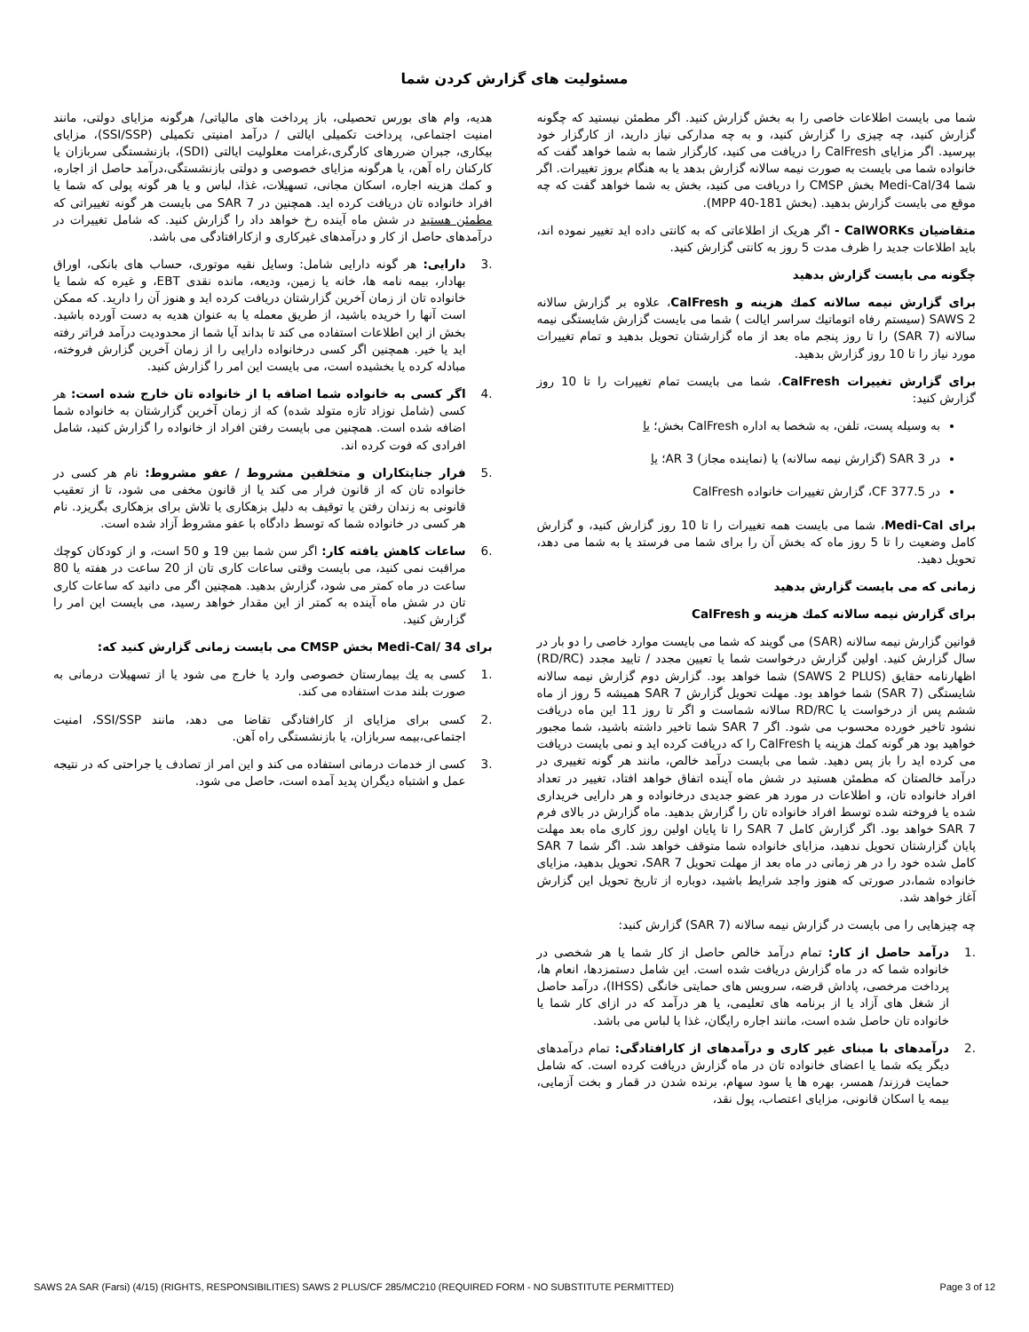مسئولیت های گزارش کردن شما
شما می بایست اطلاعات خاصی را به بخش گزارش کنید. اگر مطمئن نیستید که چگونه گزارش کنید، چه چیزی را گزارش کنید، و به چه مدارکی نیاز دارید، از کارگزار خود بپرسید. اگر مزایای CalFresh را دریافت می کنید، کارگزار شما به شما خواهد گفت که خانواده شما می بایست به صورت نیمه سالانه گزارش بدهد یا به هنگام بروز تغییرات. اگر شما Medi-Cal/34 بخش CMSP را دریافت می کنید، بخش به شما خواهد گفت که چه موقع می بایست گزارش بدهید. (بخش MPP 40-181).
متقاضیان CalWORKs - اگر هریک از اطلاعاتی که به کانتی داده اید تغییر نموده اند، باید اطلاعات جدید را ظرف مدت 5 روز به کانتی گزارش کنید.
چگونه می بایست گزارش بدهید
برای گزارش نیمه سالانه کمك هزینه و CalFresh، علاوه بر گزارش سالانه SAWS 2 (سیستم رفاه اتوماتیك سراسر ایالت ) شما می بایست گزارش شایستگی نیمه سالانه (SAR 7) را تا روز پنجم ماه بعد از ماه گزارشتان تحویل بدهید و تمام تغییرات مورد نیاز را تا 10 روز گزارش بدهید.
برای گزارش تغییرات CalFresh، شما می بایست تمام تغییرات را تا 10 روز گزارش کنید:
به وسیله پست، تلفن، به شخصا به اداره CalFresh بخش؛ یا
در SAR 3 (گزارش نیمه سالانه) یا (نماینده مجاز) AR 3؛ یا
در CF 377.5، گزارش تغییرات خانواده CalFresh
برای Medi-Cal، شما می بایست همه تغییرات را تا 10 روز گزارش کنید، و گزارش کامل وضعیت را تا 5 روز ماه که بخش آن را برای شما می فرستد یا به شما می دهد، تحویل دهید.
زمانی که می بایست گزارش بدهید
برای گزارش نیمه سالانه کمك هزینه و CalFresh
قوانین گزارش نیمه سالانه (SAR) می گویند که شما می بایست موارد خاصی را دو بار در سال گزارش کنید. اولین گزارش درخواست شما یا تعیین مجدد / تایید مجدد (RD/RC) اظهارنامه حقایق (SAWS 2 PLUS) شما خواهد بود. گزارش دوم گزارش نیمه سالانه شایستگی (SAR 7) شما خواهد بود. مهلت تحویل گزارش SAR 7 همیشه 5 روز از ماه ششم پس از درخواست یا RD/RC سالانه شماست و اگر تا روز 11 این ماه دریافت نشود تاخیر خورده محسوب می شود. اگر SAR 7 شما تاخیر داشته باشید، شما مجبور خواهید بود هر گونه کمك هزینه یا CalFresh را كه دریافت کرده اید و نمی بایست دریافت می کرده اید را باز پس دهید. شما می بایست درآمد خالص، مانند هر گونه تغییری در درآمد خالصتان که مطمئن هستید در شش ماه آینده اتفاق خواهد افتاد، تغییر در تعداد افراد خانواده تان، و اطلاعات در مورد هر عضو جدیدی درخانواده و هر دارایی خریداری شده یا فروخته شده توسط افراد خانواده تان را گزارش بدهید. ماه گزارش در بالای فرم SAR 7 خواهد بود. اگر گزارش کامل SAR 7 را تا پایان اولین روز کاری ماه بعد مهلت پایان گزارشتان تحویل ندهید، مزایای خانواده شما متوقف خواهد شد. اگر شما SAR 7 کامل شده خود را در هر زمانی در ماه بعد از مهلت تحویل SAR 7، تحویل بدهید، مزایای خانواده شما،در صورتی که هنوز واجد شرایط باشید، دوباره از تاریخ تحویل این گزارش آغاز خواهد شد.
چه چیزهایی را می بایست در گزارش نیمه سالانه (SAR 7) گزارش کنید:
.1 درآمد حاصل از کار: تمام درآمد خالص حاصل از کار شما یا هر شخصی در خانواده شما که در ماه گزارش دریافت شده است. این شامل دستمزدها، انعام ها، پرداخت مرخصی، پاداش قرضه، سرویس های حمایتی خانگی (IHSS)، درآمد حاصل از شغل های آزاد یا از برنامه های تعلیمی، یا هر درآمد که در ازای کار شما یا خانواده تان حاصل شده است، مانند اجاره رایگان، غذا یا لباس می باشد.
.2 درآمدهای با مبنای غیر کاری و درآمدهای از کارافتادگی: تمام درآمدهای دیگر یکه شما یا اعضای خانواده تان در ماه گزارش دریافت کرده است. که شامل حمایت فرزند/ همسر، بهره ها یا سود سهام، برنده شدن در قمار و بخت آزمایی، بیمه یا اسکان قانونی، مزایای اعتصاب، پول نقد،
هدیه، وام های بورس تحصیلی، باز پرداخت های مالیاتی/ هرگونه مزایای دولتی، مانند امنیت اجتماعی، پرداخت تکمیلی ایالتی / درآمد امنیتی تکمیلی (SSI/SSP)، مزایای بیکاری، جبران ضررهای کارگری،غرامت معلولیت ایالتی (SDI)، بازنشستگی سربازان یا کارکنان راه آهن، یا هرگونه مزایای خصوصی و دولتی بازنشستگی،درآمد حاصل از اجاره، و کمك هزینه اجاره، اسکان مجانی، تسهیلات، غذا، لباس و یا هر گونه پولی که شما یا افراد خانواده تان دریافت کرده اید. همچنین در SAR 7 می بایست هر گونه تغییراتی که مطمئن هستید در شش ماه آینده رخ خواهد داد را گزارش کنید. که شامل تغییرات در درآمدهای حاصل از کار و درآمدهای غیرکاری و ازکارافتادگی می باشد.
.3 دارایی: هر گونه دارایی شامل: وسایل نقیه موتوری، حساب های بانکی، اوراق بهادار، بیمه نامه ها، خانه یا زمین، ودیعه، مانده نقدی EBT، و غیره که شما یا خانواده تان از زمان آخرین گزارشتان دریافت کرده اید و هنوز آن را دارید. که ممکن است آنها را خریده باشید، از طریق معمله یا به عنوان هدیه به دست آورده باشید. بخش از این اطلاعات استفاده می کند تا بداند آیا شما از محدودیت درآمد فراتر رفته اید یا خیر. همچنین اگر کسی درخانواده دارایی را از زمان آخرین گزارش فروخته، مبادله کرده یا بخشیده است، می بایست این امر را گزارش کنید.
.4 اگر کسی به خانواده شما اضافه یا از خانواده تان خارج شده است: هر کسی (شامل نوزاد تازه متولد شده) که از زمان آخرین گزارشتان به خانواده شما اضافه شده است. همچنین می بایست رفتن افراد از خانواده را گزارش کنید، شامل افرادی که فوت کرده اند.
.5 فرار جنایتکاران و متخلفین مشروط / عفو مشروط: نام هر کسی در خانواده تان که از قانون فرار می کند یا از قانون مخفی می شود، تا از تعقیب قانونی به زندان رفتن یا توقیف به دلیل بزهکاری یا تلاش برای بزهکاری بگریزد. نام هر کسی در خانواده شما که توسط دادگاه با عفو مشروط آزاد شده است.
.6 ساعات کاهش یافته کار: اگر سن شما بین 19 و 50 است، و از کودکان کوچك مراقبت نمی کنید، می بایست وقتی ساعات کاری تان از 20 ساعت در هفته یا 80 ساعت در ماه کمتر می شود، گزارش بدهید. همچنین اگر می دانید که ساعات کاری تان در شش ماه آینده به کمتر از این مقدار خواهد رسید، می بایست این امر را گزارش کنید.
برای Medi-Cal/ 34 بخش CMSP می بایست زمانی گزارش کنید که:
.1 کسی به یك بیمارستان خصوصی وارد یا خارج می شود یا از تسهیلات درمانی به صورت بلند مدت استفاده می کند.
.2 کسی برای مزایای از کارافتادگی تقاضا می دهد، مانند SSI/SSP، امنیت اجتماعی،بیمه سربازان، یا بازنشستگی راه آهن.
.3 کسی از خدمات درمانی استفاده می کند و این امر از تصادف یا جراحتی که در نتیجه عمل و اشتباه دیگران پدید آمده است، حاصل می شود.
SAWS 2A SAR (Farsi) (4/15) (RIGHTS, RESPONSIBILITIES) SAWS 2 PLUS/CF 285/MC210 (REQUIRED FORM - NO SUBSTITUTE PERMITTED) Page 3 of 12